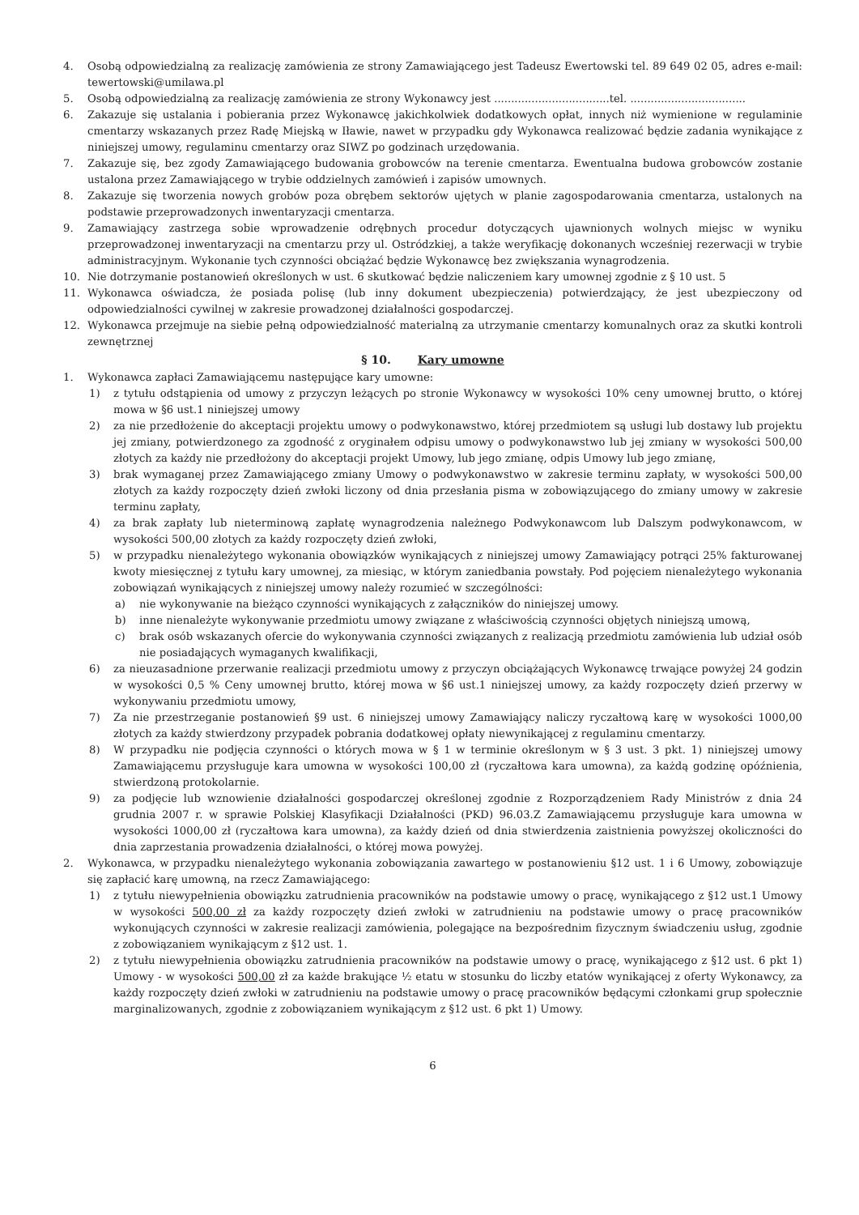4. Osobą odpowiedzialną za realizację zamówienia ze strony Zamawiającego jest Tadeusz Ewertowski tel. 89 649 02 05, adres e-mail: tewertowski@umilawa.pl
5. Osobą odpowiedzialną za realizację zamówienia ze strony Wykonawcy jest ..................................tel. ..................................
6. Zakazuje się ustalania i pobierania przez Wykonawcę jakichkolwiek dodatkowych opłat, innych niż wymienione w regulaminie cmentarzy wskazanych przez Radę Miejską w Iławie, nawet w przypadku gdy Wykonawca realizować będzie zadania wynikające z niniejszej umowy, regulaminu cmentarzy oraz SIWZ po godzinach urzędowania.
7. Zakazuje się, bez zgody Zamawiającego budowania grobowców na terenie cmentarza. Ewentualna budowa grobowców zostanie ustalona przez Zamawiającego w trybie oddzielnych zamówień i zapisów umownych.
8. Zakazuje się tworzenia nowych grobów poza obrębem sektorów ujętych w planie zagospodarowania cmentarza, ustalonych na podstawie przeprowadzonych inwentaryzacji cmentarza.
9. Zamawiający zastrzega sobie wprowadzenie odrębnych procedur dotyczących ujawnionych wolnych miejsc w wyniku przeprowadzonej inwentaryzacji na cmentarzu przy ul. Ostródzkiej, a także weryfikację dokonanych wcześniej rezerwacji w trybie administracyjnym. Wykonanie tych czynności obciążać będzie Wykonawcę bez zwiększania wynagrodzenia.
10. Nie dotrzymanie postanowień określonych w ust. 6 skutkować będzie naliczeniem kary umownej zgodnie z § 10 ust. 5
11. Wykonawca oświadcza, że posiada polisę (lub inny dokument ubezpieczenia) potwierdzający, że jest ubezpieczony od odpowiedzialności cywilnej w zakresie prowadzonej działalności gospodarczej.
12. Wykonawca przejmuje na siebie pełną odpowiedzialność materialną za utrzymanie cmentarzy komunalnych oraz za skutki kontroli zewnętrznej
§ 10. Kary umowne
1. Wykonawca zapłaci Zamawiającemu następujące kary umowne:
1) z tytułu odstąpienia od umowy z przyczyn leżących po stronie Wykonawcy w wysokości 10% ceny umownej brutto, o której mowa w §6 ust.1 niniejszej umowy
2) za nie przedłożenie do akceptacji projektu umowy o podwykonawstwo, której przedmiotem są usługi lub dostawy lub projektu jej zmiany, potwierdzonego za zgodność z oryginałem odpisu umowy o podwykonawstwo lub jej zmiany w wysokości 500,00 złotych za każdy nie przedłożony do akceptacji projekt Umowy, lub jego zmianę, odpis Umowy lub jego zmianę,
3) brak wymaganej przez Zamawiającego zmiany Umowy o podwykonawstwo w zakresie terminu zapłaty, w wysokości 500,00 złotych za każdy rozpoczęty dzień zwłoki liczony od dnia przesłania pisma w zobowiązującego do zmiany umowy w zakresie terminu zapłaty,
4) za brak zapłaty lub nieterminową zapłatę wynagrodzenia należnego Podwykonawcom lub Dalszym podwykonawcom, w wysokości 500,00 złotych za każdy rozpoczęty dzień zwłoki,
5) w przypadku nienależytego wykonania obowiązków wynikających z niniejszej umowy Zamawiający potrąci 25% fakturowanej kwoty miesięcznej z tytułu kary umownej, za miesiąc, w którym zaniedbania powstały. Pod pojęciem nienależytego wykonania zobowiązań wynikających z niniejszej umowy należy rozumieć w szczególności:
a) nie wykonywanie na bieżąco czynności wynikających z załączników do niniejszej umowy.
b) inne nienależyte wykonywanie przedmiotu umowy związane z właściwością czynności objętych niniejszą umową,
c) brak osób wskazanych ofercie do wykonywania czynności związanych z realizacją przedmiotu zamówienia lub udział osób nie posiadających wymaganych kwalifikacji,
6) za nieuzasadnione przerwanie realizacji przedmiotu umowy z przyczyn obciążających Wykonawcę trwające powyżej 24 godzin w wysokości 0,5 % Ceny umownej brutto, której mowa w §6 ust.1 niniejszej umowy, za każdy rozpoczęty dzień przerwy w wykonywaniu przedmiotu umowy,
7) Za nie przestrzeganie postanowień §9 ust. 6 niniejszej umowy Zamawiający naliczy ryczałtową karę w wysokości 1000,00 złotych za każdy stwierdzony przypadek pobrania dodatkowej opłaty niewynikającej z regulaminu cmentarzy.
8) W przypadku nie podjęcia czynności o których mowa w § 1 w terminie określonym w § 3 ust. 3 pkt. 1) niniejszej umowy Zamawiającemu przysługuje kara umowna w wysokości 100,00 zł (ryczałtowa kara umowna), za każdą godzinę opóźnienia, stwierdzoną protokolarnie.
9) za podjęcie lub wznowienie działalności gospodarczej określonej zgodnie z Rozporządzeniem Rady Ministrów z dnia 24 grudnia 2007 r. w sprawie Polskiej Klasyfikacji Działalności (PKD) 96.03.Z Zamawiającemu przysługuje kara umowna w wysokości 1000,00 zł (ryczałtowa kara umowna), za każdy dzień od dnia stwierdzenia zaistnienia powyższej okoliczności do dnia zaprzestania prowadzenia działalności, o której mowa powyżej.
2. Wykonawca, w przypadku nienależytego wykonania zobowiązania zawartego w postanowieniu §12 ust. 1 i 6 Umowy, zobowiązuje się zapłacić karę umowną, na rzecz Zamawiającego:
1) z tytułu niewypełnienia obowiązku zatrudnienia pracowników na podstawie umowy o pracę, wynikającego z §12 ust.1 Umowy w wysokości 500,00 zł za każdy rozpoczęty dzień zwłoki w zatrudnieniu na podstawie umowy o pracę pracowników wykonujących czynności w zakresie realizacji zamówienia, polegające na bezpośrednim fizycznym świadczeniu usług, zgodnie z zobowiązaniem wynikającym z §12 ust. 1.
2) z tytułu niewypełnienia obowiązku zatrudnienia pracowników na podstawie umowy o pracę, wynikającego z §12 ust. 6 pkt 1) Umowy - w wysokości 500,00 zł za każde brakujące ½ etatu w stosunku do liczby etatów wynikającej z oferty Wykonawcy, za każdy rozpoczęty dzień zwłoki w zatrudnieniu na podstawie umowy o pracę pracowników będącymi członkami grup społecznie marginalizowanych, zgodnie z zobowiązaniem wynikającym z §12 ust. 6 pkt 1) Umowy.
6